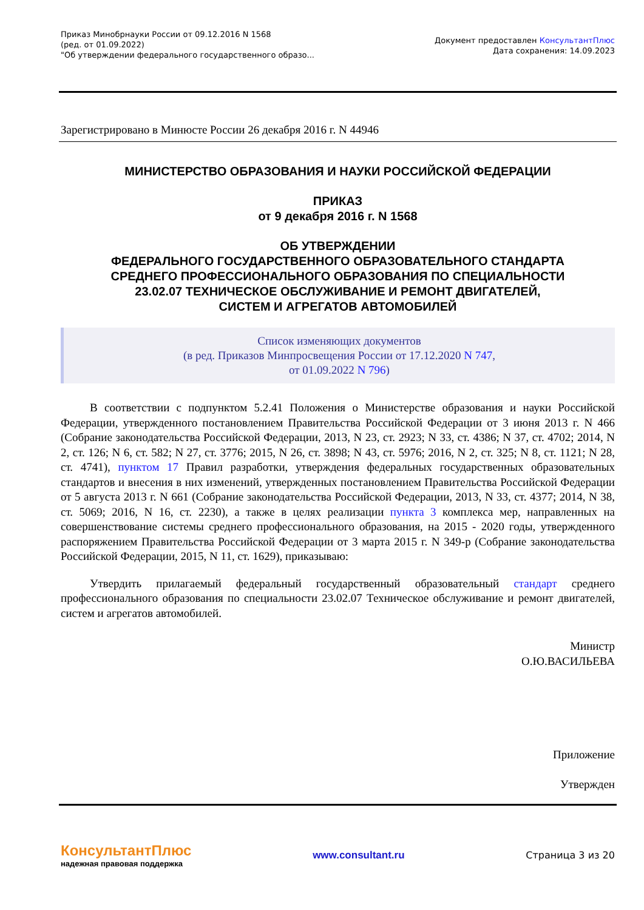Приказ Минобрнауки России от 09.12.2016 N 1568
(ред. от 01.09.2022)
"Об утверждении федерального государственного образо...
Документ предоставлен КонсультантПлюс
Дата сохранения: 14.09.2023
Зарегистрировано в Минюсте России 26 декабря 2016 г. N 44946
МИНИСТЕРСТВО ОБРАЗОВАНИЯ И НАУКИ РОССИЙСКОЙ ФЕДЕРАЦИИ
ПРИКАЗ
от 9 декабря 2016 г. N 1568
ОБ УТВЕРЖДЕНИИ
ФЕДЕРАЛЬНОГО ГОСУДАРСТВЕННОГО ОБРАЗОВАТЕЛЬНОГО СТАНДАРТА
СРЕДНЕГО ПРОФЕССИОНАЛЬНОГО ОБРАЗОВАНИЯ ПО СПЕЦИАЛЬНОСТИ
23.02.07 ТЕХНИЧЕСКОЕ ОБСЛУЖИВАНИЕ И РЕМОНТ ДВИГАТЕЛЕЙ,
СИСТЕМ И АГРЕГАТОВ АВТОМОБИЛЕЙ
Список изменяющих документов
(в ред. Приказов Минпросвещения России от 17.12.2020 N 747,
от 01.09.2022 N 796)
В соответствии с подпунктом 5.2.41 Положения о Министерстве образования и науки Российской Федерации, утвержденного постановлением Правительства Российской Федерации от 3 июня 2013 г. N 466 (Собрание законодательства Российской Федерации, 2013, N 23, ст. 2923; N 33, ст. 4386; N 37, ст. 4702; 2014, N 2, ст. 126; N 6, ст. 582; N 27, ст. 3776; 2015, N 26, ст. 3898; N 43, ст. 5976; 2016, N 2, ст. 325; N 8, ст. 1121; N 28, ст. 4741), пунктом 17 Правил разработки, утверждения федеральных государственных образовательных стандартов и внесения в них изменений, утвержденных постановлением Правительства Российской Федерации от 5 августа 2013 г. N 661 (Собрание законодательства Российской Федерации, 2013, N 33, ст. 4377; 2014, N 38, ст. 5069; 2016, N 16, ст. 2230), а также в целях реализации пункта 3 комплекса мер, направленных на совершенствование системы среднего профессионального образования, на 2015 - 2020 годы, утвержденного распоряжением Правительства Российской Федерации от 3 марта 2015 г. N 349-р (Собрание законодательства Российской Федерации, 2015, N 11, ст. 1629), приказываю:
Утвердить прилагаемый федеральный государственный образовательный стандарт среднего профессионального образования по специальности 23.02.07 Техническое обслуживание и ремонт двигателей, систем и агрегатов автомобилей.
Министр
О.Ю.ВАСИЛЬЕВА
Приложение
Утвержден
КонсультантПлюс
надежная правовая поддержка
www.consultant.ru Страница 3 из 20